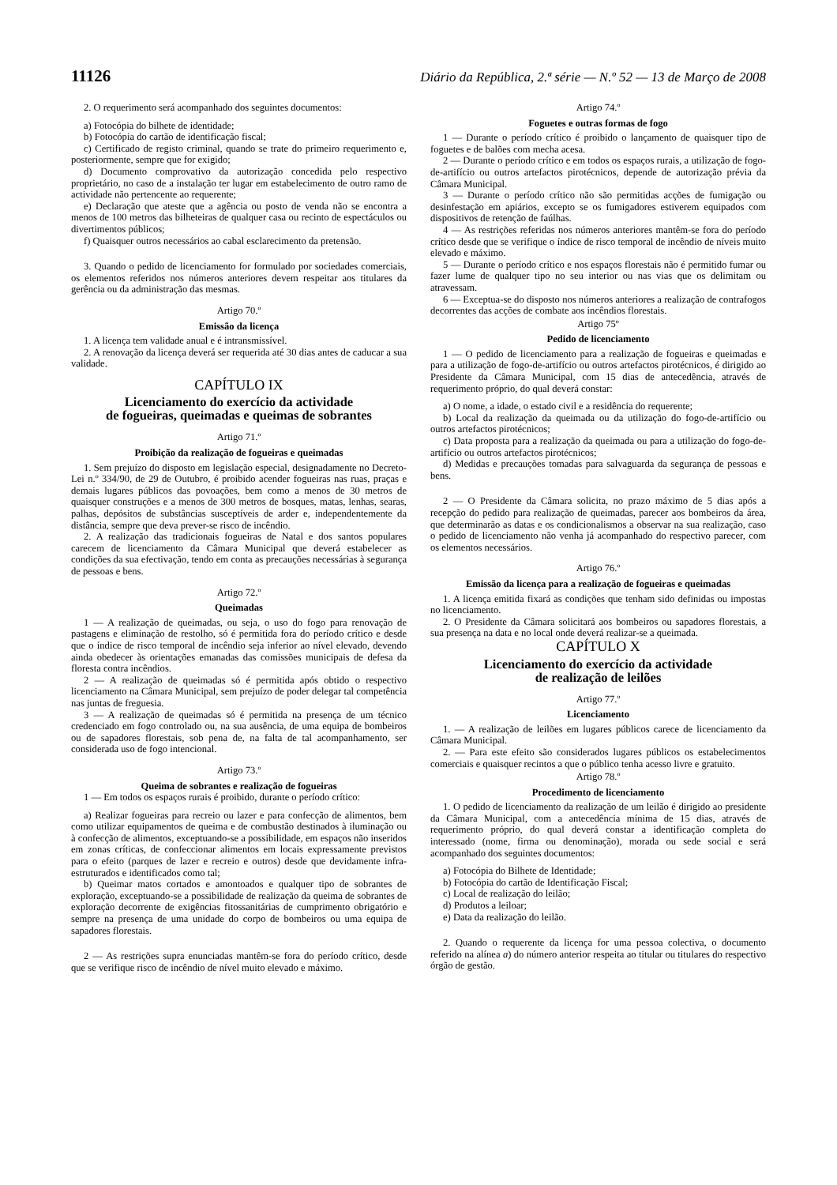11126 Diário da República, 2.ª série — N.º 52 — 13 de Março de 2008
2. O requerimento será acompanhado dos seguintes documentos:
a) Fotocópia do bilhete de identidade;
b) Fotocópia do cartão de identificação fiscal;
c) Certificado de registo criminal, quando se trate do primeiro requerimento e, posteriormente, sempre que for exigido;
d) Documento comprovativo da autorização concedida pelo respectivo proprietário, no caso de a instalação ter lugar em estabelecimento de outro ramo de actividade não pertencente ao requerente;
e) Declaração que ateste que a agência ou posto de venda não se encontra a menos de 100 metros das bilheteiras de qualquer casa ou recinto de espectáculos ou divertimentos públicos;
f) Quaisquer outros necessários ao cabal esclarecimento da pretensão.
3. Quando o pedido de licenciamento for formulado por sociedades comerciais, os elementos referidos nos números anteriores devem respeitar aos titulares da gerência ou da administração das mesmas.
Artigo 70.º
Emissão da licença
1. A licença tem validade anual e é intransmissível.
2. A renovação da licença deverá ser requerida até 30 dias antes de caducar a sua validade.
CAPÍTULO IX
Licenciamento do exercício da actividade
de fogueiras, queimadas e queimas de sobrantes
Artigo 71.º
Proibição da realização de fogueiras e queimadas
1. Sem prejuízo do disposto em legislação especial, designadamente no Decreto-Lei n.º 334/90, de 29 de Outubro, é proibido acender fogueiras nas ruas, praças e demais lugares públicos das povoações, bem como a menos de 30 metros de quaisquer construções e a menos de 300 metros de bosques, matas, lenhas, searas, palhas, depósitos de substâncias susceptíveis de arder e, independentemente da distância, sempre que deva prever-se risco de incêndio.
2. A realização das tradicionais fogueiras de Natal e dos santos populares carecem de licenciamento da Câmara Municipal que deverá estabelecer as condições da sua efectivação, tendo em conta as precauções necessárias à segurança de pessoas e bens.
Artigo 72.º
Queimadas
1 — A realização de queimadas, ou seja, o uso do fogo para renovação de pastagens e eliminação de restolho, só é permitida fora do período crítico e desde que o índice de risco temporal de incêndio seja inferior ao nível elevado, devendo ainda obedecer às orientações emanadas das comissões municipais de defesa da floresta contra incêndios.
2 — A realização de queimadas só é permitida após obtido o respectivo licenciamento na Câmara Municipal, sem prejuízo de poder delegar tal competência nas juntas de freguesia.
3 — A realização de queimadas só é permitida na presença de um técnico credenciado em fogo controlado ou, na sua ausência, de uma equipa de bombeiros ou de sapadores florestais, sob pena de, na falta de tal acompanhamento, ser considerada uso de fogo intencional.
Artigo 73.º
Queima de sobrantes e realização de fogueiras
1 — Em todos os espaços rurais é proibido, durante o período crítico:
a) Realizar fogueiras para recreio ou lazer e para confecção de alimentos, bem como utilizar equipamentos de queima e de combustão destinados à iluminação ou à confecção de alimentos, exceptuando-se a possibilidade, em espaços não inseridos em zonas críticas, de confeccionar alimentos em locais expressamente previstos para o efeito (parques de lazer e recreio e outros) desde que devidamente infra-estruturados e identificados como tal;
b) Queimar matos cortados e amontoados e qualquer tipo de sobrantes de exploração, exceptuando-se a possibilidade de realização da queima de sobrantes de exploração decorrente de exigências fitossanitárias de cumprimento obrigatório e sempre na presença de uma unidade do corpo de bombeiros ou uma equipa de sapadores florestais.
2 — As restrições supra enunciadas mantêm-se fora do período crítico, desde que se verifique risco de incêndio de nível muito elevado e máximo.
Artigo 74.º
Foguetes e outras formas de fogo
1 — Durante o período crítico é proibido o lançamento de quaisquer tipo de foguetes e de balões com mecha acesa.
2 — Durante o período crítico e em todos os espaços rurais, a utilização de fogo-de-artifício ou outros artefactos pirotécnicos, depende de autorização prévia da Câmara Municipal.
3 — Durante o período crítico não são permitidas acções de fumigação ou desinfestação em apiários, excepto se os fumigadores estiverem equipados com dispositivos de retenção de faúlhas.
4 — As restrições referidas nos números anteriores mantêm-se fora do período crítico desde que se verifique o índice de risco temporal de incêndio de níveis muito elevado e máximo.
5 — Durante o período crítico e nos espaços florestais não é permitido fumar ou fazer lume de qualquer tipo no seu interior ou nas vias que os delimitam ou atravessam.
6 — Exceptua-se do disposto nos números anteriores a realização de contrafogos decorrentes das acções de combate aos incêndios florestais.
Artigo 75º
Pedido de licenciamento
1 — O pedido de licenciamento para a realização de fogueiras e queimadas e para a utilização de fogo-de-artifício ou outros artefactos pirotécnicos, é dirigido ao Presidente da Câmara Municipal, com 15 dias de antecedência, através de requerimento próprio, do qual deverá constar:
a) O nome, a idade, o estado civil e a residência do requerente;
b) Local da realização da queimada ou da utilização do fogo-de-artifício ou outros artefactos pirotécnicos;
c) Data proposta para a realização da queimada ou para a utilização do fogo-de-artifício ou outros artefactos pirotécnicos;
d) Medidas e precauções tomadas para salvaguarda da segurança de pessoas e bens.
2 — O Presidente da Câmara solicita, no prazo máximo de 5 dias após a recepção do pedido para realização de queimadas, parecer aos bombeiros da área, que determinarão as datas e os condicionalismos a observar na sua realização, caso o pedido de licenciamento não venha já acompanhado do respectivo parecer, com os elementos necessários.
Artigo 76.º
Emissão da licença para a realização de fogueiras e queimadas
1. A licença emitida fixará as condições que tenham sido definidas ou impostas no licenciamento.
2. O Presidente da Câmara solicitará aos bombeiros ou sapadores florestais, a sua presença na data e no local onde deverá realizar-se a queimada.
CAPÍTULO X
Licenciamento do exercício da actividade
de realização de leilões
Artigo 77.º
Licenciamento
1. — A realização de leilões em lugares públicos carece de licenciamento da Câmara Municipal.
2. — Para este efeito são considerados lugares públicos os estabelecimentos comerciais e quaisquer recintos a que o público tenha acesso livre e gratuito.
Artigo 78.º
Procedimento de licenciamento
1. O pedido de licenciamento da realização de um leilão é dirigido ao presidente da Câmara Municipal, com a antecedência mínima de 15 dias, através de requerimento próprio, do qual deverá constar a identificação completa do interessado (nome, firma ou denominação), morada ou sede social e será acompanhado dos seguintes documentos:
a) Fotocópia do Bilhete de Identidade;
b) Fotocópia do cartão de Identificação Fiscal;
c) Local de realização do leilão;
d) Produtos a leiloar;
e) Data da realização do leilão.
2. Quando o requerente da licença for uma pessoa colectiva, o documento referido na alínea a) do número anterior respeita ao titular ou titulares do respectivo órgão de gestão.